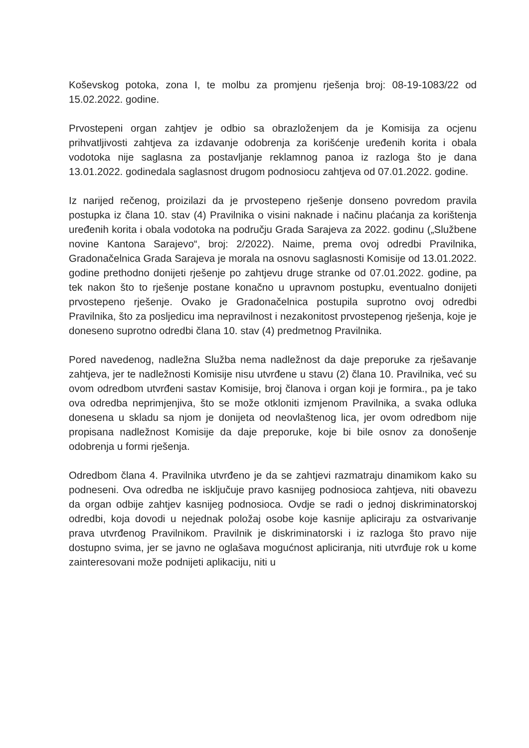Koševskog potoka, zona I, te molbu za promjenu rješenja broj: 08-19-1083/22 od 15.02.2022. godine.
Prvostepeni organ zahtjev je odbio sa obrazloženjem da je Komisija za ocjenu prihvatljivosti zahtjeva za izdavanje odobrenja za korišćenje uređenih korita i obala vodotoka nije saglasna za postavljanje reklamnog panoa iz razloga što je dana 13.01.2022. godinedala saglasnost drugom podnosiocu zahtjeva od 07.01.2022. godine.
Iz narijed rečenog, proizilazi da je prvostepeno rješenje donseno povredom pravila postupka iz člana 10. stav (4) Pravilnika o visini naknade i načinu plaćanja za korištenja uređenih korita i obala vodotoka na području Grada Sarajeva za 2022. godinu („Službene novine Kantona Sarajevo“, broj: 2/2022). Naime, prema ovoj odredbi Pravilnika, Gradonačelnica Grada Sarajeva je morala na osnovu saglasnosti Komisije od 13.01.2022. godine prethodno donijeti rješenje po zahtjevu druge stranke od 07.01.2022. godine, pa tek nakon što to rješenje postane konačno u upravnom postupku, eventualno donijeti prvostepeno rješenje. Ovako je Gradonačelnica postupila suprotno ovoj odredbi Pravilnika, što za posljedicu ima nepravilnost i nezakonitost prvostepenog rješenja, koje je doneseno suprotno odredbi člana 10. stav (4) predmetnog Pravilnika.
Pored navedenog, nadležna Služba nema nadležnost da daje preporuke za rješavanje zahtjeva, jer te nadležnosti Komisije nisu utvrđene u stavu (2) člana 10. Pravilnika, već su ovom odredbom utvrđeni sastav Komisije, broj članova i organ koji je formira., pa je tako ova odredba neprimjenjiva, što se može otkloniti izmjenom Pravilnika, a svaka odluka donesena u skladu sa njom je donijeta od neovlaštenog lica, jer ovom odredbom nije propisana nadležnost Komisije da daje preporuke, koje bi bile osnov za donošenje odobrenja u formi rješenja.
Odredbom člana 4. Pravilnika utvrđeno je da se zahtjevi razmatraju dinamikom kako su podneseni. Ova odredba ne isključuje pravo kasnijeg podnosioca zahtjeva, niti obavezu da organ odbije zahtjev kasnijeg podnosioca. Ovdje se radi o jednoj diskriminatorskoj odredbi, koja dovodi u nejednak položaj osobe koje kasnije apliciraju za ostvarivanje prava utvrđenog Pravilnikom. Pravilnik je diskriminatorski i iz razloga što pravo nije dostupno svima, jer se javno ne oglašava mogućnost apliciranja, niti utvrđuje rok u kome zainteresovani može podnijeti aplikaciju, niti u